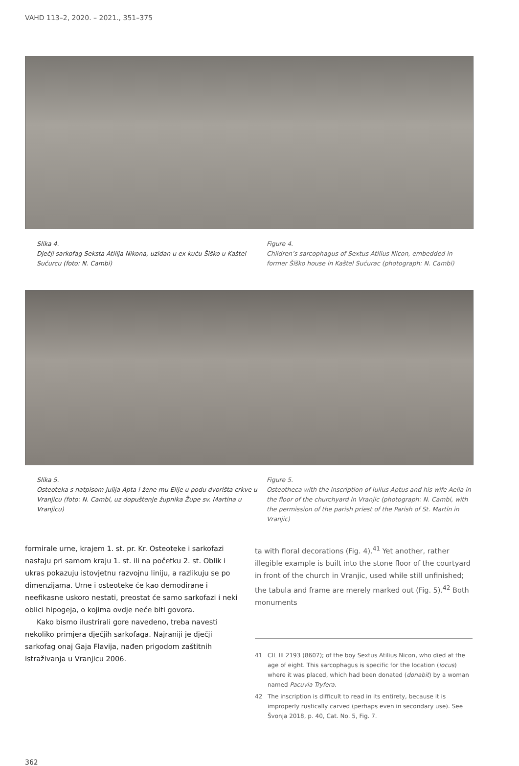VAHD 113–2, 2020. – 2021., 351–375
Slika 4.
Dječji sarkofag Seksta Atilija Nikona, uzidan u ex kuću Šiško u Kaštel Sućurcu (foto: N. Cambi)
Figure 4.
Children’s sarcophagus of Sextus Atilius Nicon, embedded in former Šiško house in Kaštel Sućurac (photograph: N. Cambi)
Slika 5.
Osteoteka s natpisom Julija Apta i žene mu Elije u podu dvorišta crkve u Vranjicu (foto: N. Cambi, uz dopuštenje župnika Župe sv. Martina u Vranjicu)
Figure 5.
Osteotheca with the inscription of Iulius Aptus and his wife Aelia in the floor of the churchyard in Vranjic (photograph: N. Cambi, with the permission of the parish priest of the Parish of St. Martin in Vranjic)
formirale urne, krajem 1. st. pr. Kr. Osteoteke i sarkofazi nastaju pri samom kraju 1. st. ili na početku 2. st. Oblik i ukras pokazuju istovjetnu razvojnu liniju, a razlikuju se po dimenzijama. Urne i osteoteke će kao demodirane i neefikasne uskoro nestati, preostat će samo sarkofazi i neki oblici hipogeja, o kojima ovdje neće biti govora.
Kako bismo ilustrirali gore navedeno, treba navesti nekoliko primjera dječjih sarkofaga. Najraniji je dječji sarkofag onaj Gaja Flavija, nađen prigodom zaštitnih istraživanja u Vranjicu 2006.
ta with floral decorations (Fig. 4).<sup>41</sup> Yet another, rather illegible example is built into the stone floor of the courtyard in front of the church in Vranjic, used while still unfinished; the tabula and frame are merely marked out (Fig. 5).<sup>42</sup> Both monuments
41 CIL III 2193 (8607); of the boy Sextus Atilius Nicon, who died at the age of eight. This sarcophagus is specific for the location (locus) where it was placed, which had been donated (donabit) by a woman named Pacuvia Tryfera.
42 The inscription is difficult to read in its entirety, because it is improperly rustically carved (perhaps even in secondary use). See Švonja 2018, p. 40, Cat. No. 5, Fig. 7.
362